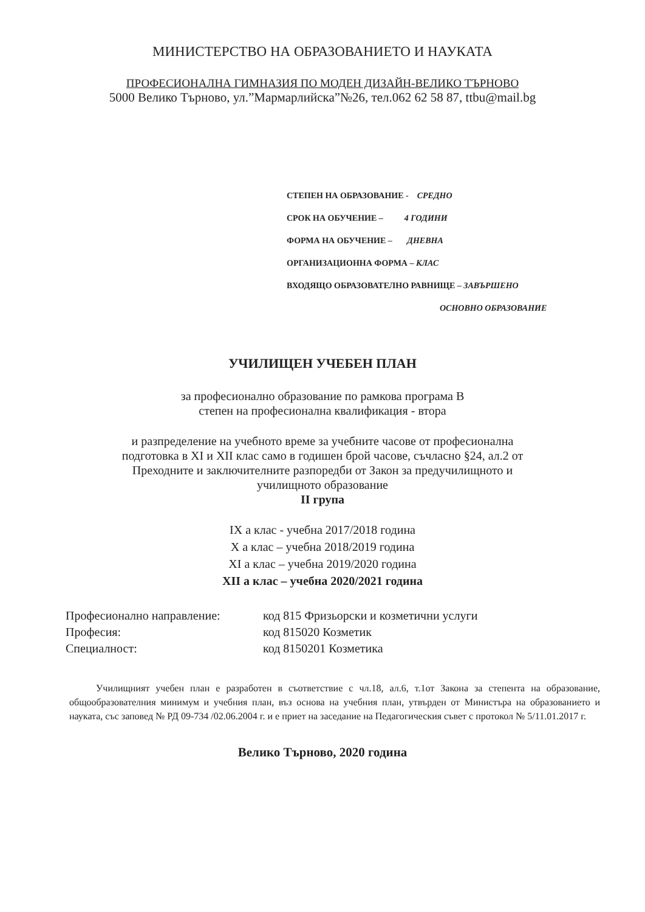МИНИСТЕРСТВО НА ОБРАЗОВАНИЕТО И НАУКАТА
ПРОФЕСИОНАЛНА ГИМНАЗИЯ ПО МОДЕН ДИЗАЙН-ВЕЛИКО ТЪРНОВО
5000 Велико Търново, ул.”Мармарлийска”№26, тел.062 62 58 87, ttbu@mail.bg
СТЕПЕН НА ОБРАЗОВАНИЕ - СРЕДНО
СРОК НА ОБУЧЕНИЕ – 4 ГОДИНИ
ФОРМА НА ОБУЧЕНИЕ – ДНЕВНА
ОРГАНИЗАЦИОННА ФОРМА – КЛАС
ВХОДЯЩО ОБРАЗОВАТЕЛНО РАВНИЩЕ – ЗАВЪРШЕНО
ОСНОВНО ОБРАЗОВАНИЕ
УЧИЛИЩЕН УЧЕБЕН ПЛАН
за професионално образование по рамкова програма В
степен на професионална квалификация - втора
и разпределение на учебното време за учебните часове от професионална
подготовка в XI и XII клас само в годишен брой часове, съчласно §24, ал.2 от
Преходните и заключителните разпоредби от Закон за предучилищното и
училищното образование
II група
IX а клас - учебна 2017/2018 година
X а клас – учебна 2018/2019 година
XI а клас – учебна 2019/2020 година
XII а клас – учебна 2020/2021 година
| Професионално направление: | код 815 Фризьорски и козметични услуги |
| Професия: | код 815020 Козметик |
| Специалност: | код 8150201 Козметика |
Училищният учебен план е разработен в съответствие с чл.18, ал.6, т.1от Закона за степента на образование, общообразователния минимум и учебния план, въз основа на учебния план, утвърден от Министъра на образованието и науката, със заповед № РД 09-734 /02.06.2004 г. и е приет на заседание на Педагогическия съвет с протокол № 5/11.01.2017 г.
Велико Търново, 2020 година